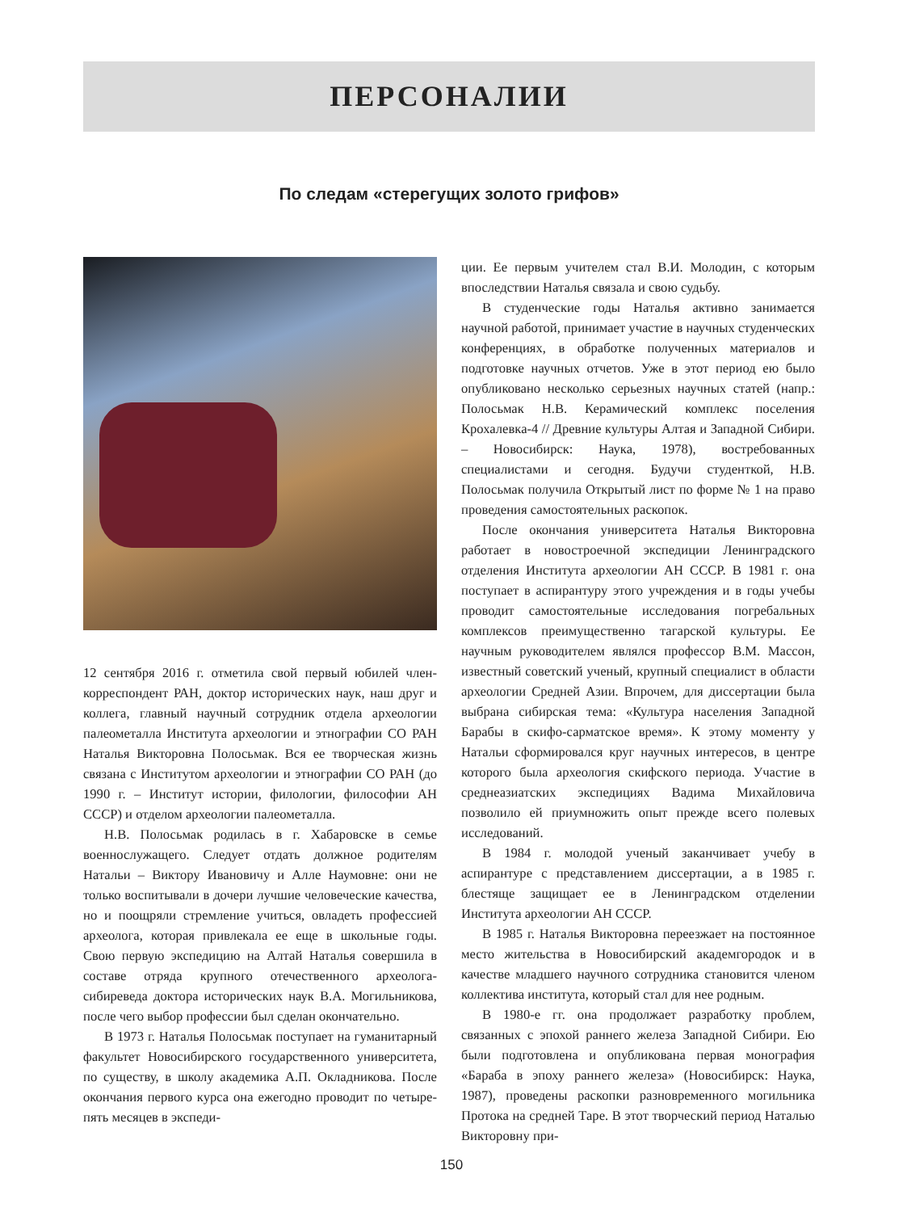ПЕРСОНАЛИИ
По следам «стерегущих золото грифов»
12 сентября 2016 г. отметила свой первый юбилей член-корреспондент РАН, доктор исторических наук, наш друг и коллега, главный научный сотрудник отдела археологии палеометалла Института археологии и этнографии СО РАН Наталья Викторовна Полосьмак. Вся ее творческая жизнь связана с Институтом археологии и этнографии СО РАН (до 1990 г. – Институт истории, филологии, философии АН СССР) и отделом археологии палеометалла.
Н.В. Полосьмак родилась в г. Хабаровске в семье военнослужащего. Следует отдать должное родителям Натальи – Виктору Ивановичу и Алле Наумовне: они не только воспитывали в дочери лучшие человеческие качества, но и поощряли стремление учиться, овладеть профессией археолога, которая привлекала ее еще в школьные годы. Свою первую экспедицию на Алтай Наталья совершила в составе отряда крупного отечественного археолога-сибиреведа доктора исторических наук В.А. Могильникова, после чего выбор профессии был сделан окончательно.
В 1973 г. Наталья Полосьмак поступает на гуманитарный факультет Новосибирского государственного университета, по существу, в школу академика А.П. Окладникова. После окончания первого курса она ежегодно проводит по четыре-пять месяцев в экспеди-
ции. Ее первым учителем стал В.И. Молодин, с которым впоследствии Наталья связала и свою судьбу.
В студенческие годы Наталья активно занимается научной работой, принимает участие в научных студенческих конференциях, в обработке полученных материалов и подготовке научных отчетов. Уже в этот период ею было опубликовано несколько серьезных научных статей (напр.: Полосьмак Н.В. Керамический комплекс поселения Крохалевка-4 // Древние культуры Алтая и Западной Сибири. – Новосибирск: Наука, 1978), востребованных специалистами и сегодня. Будучи студенткой, Н.В. Полосьмак получила Открытый лист по форме № 1 на право проведения самостоятельных раскопок.
После окончания университета Наталья Викторовна работает в новостроечной экспедиции Ленинградского отделения Института археологии АН СССР. В 1981 г. она поступает в аспирантуру этого учреждения и в годы учебы проводит самостоятельные исследования погребальных комплексов преимущественно тагарской культуры. Ее научным руководителем являлся профессор В.М. Массон, известный советский ученый, крупный специалист в области археологии Средней Азии. Впрочем, для диссертации была выбрана сибирская тема: «Культура населения Западной Барабы в скифо-сарматское время». К этому моменту у Натальи сформировался круг научных интересов, в центре которого была археология скифского периода. Участие в среднеазиатских экспедициях Вадима Михайловича позволило ей приумножить опыт прежде всего полевых исследований.
В 1984 г. молодой ученый заканчивает учебу в аспирантуре с представлением диссертации, а в 1985 г. блестяще защищает ее в Ленинградском отделении Института археологии АН СССР.
В 1985 г. Наталья Викторовна переезжает на постоянное место жительства в Новосибирский академгородок и в качестве младшего научного сотрудника становится членом коллектива института, который стал для нее родным.
В 1980-е гг. она продолжает разработку проблем, связанных с эпохой раннего железа Западной Сибири. Ею были подготовлена и опубликована первая монография «Бараба в эпоху раннего железа» (Новосибирск: Наука, 1987), проведены раскопки разновременного могильника Протока на средней Таре. В этот творческий период Наталью Викторовну при-
150